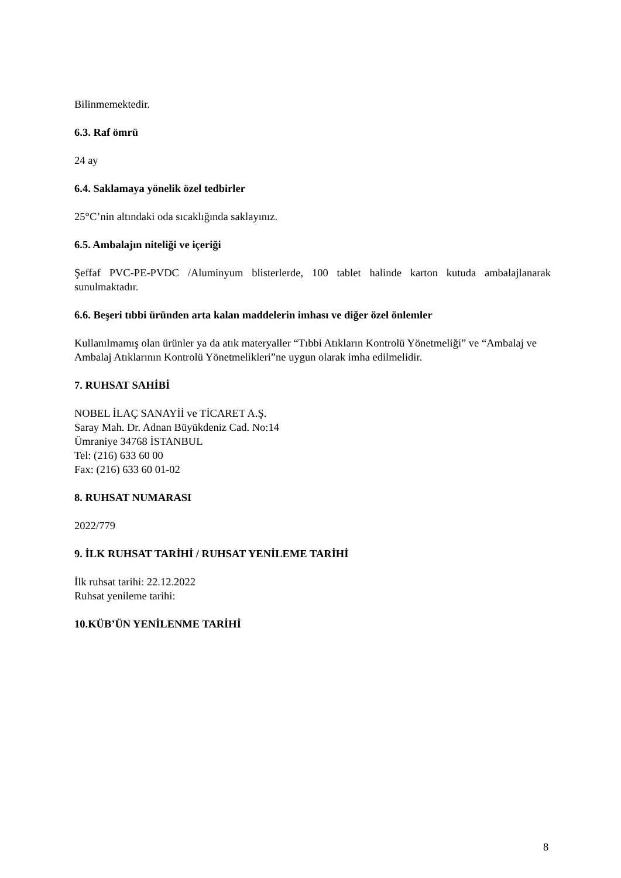Bilinmemektedir.
6.3. Raf ömrü
24 ay
6.4. Saklamaya yönelik özel tedbirler
25°C’nin altındaki oda sıcaklığında saklayınız.
6.5. Ambalajın niteliği ve içeriği
Şeffaf PVC-PE-PVDC /Aluminyum blisterlerde, 100 tablet halinde karton kutuda ambalajlanarak sunulmaktadır.
6.6. Beşeri tıbbi üründen arta kalan maddelerin imhası ve diğer özel önlemler
Kullanılmamış olan ürünler ya da atık materyaller “Tıbbi Atıkların Kontrolü Yönetmeliği” ve “Ambalaj ve Ambalaj Atıklarının Kontrolü Yönetmelikleri”ne uygun olarak imha edilmelidir.
7. RUHSAT SAHİBİ
NOBEL İLAÇ SANAYİİ ve TİCARET A.Ş.
Saray Mah. Dr. Adnan Büyükdeniz Cad. No:14
Ümraniye 34768 İSTANBUL
Tel: (216) 633 60 00
Fax: (216) 633 60 01-02
8. RUHSAT NUMARASI
2022/779
9. İLK RUHSAT TARİHİ / RUHSAT YENİLEME TARİHİ
İlk ruhsat tarihi: 22.12.2022
Ruhsat yenileme tarihi:
10.KÜB’ÜN YENİLENME TARİHİ
8